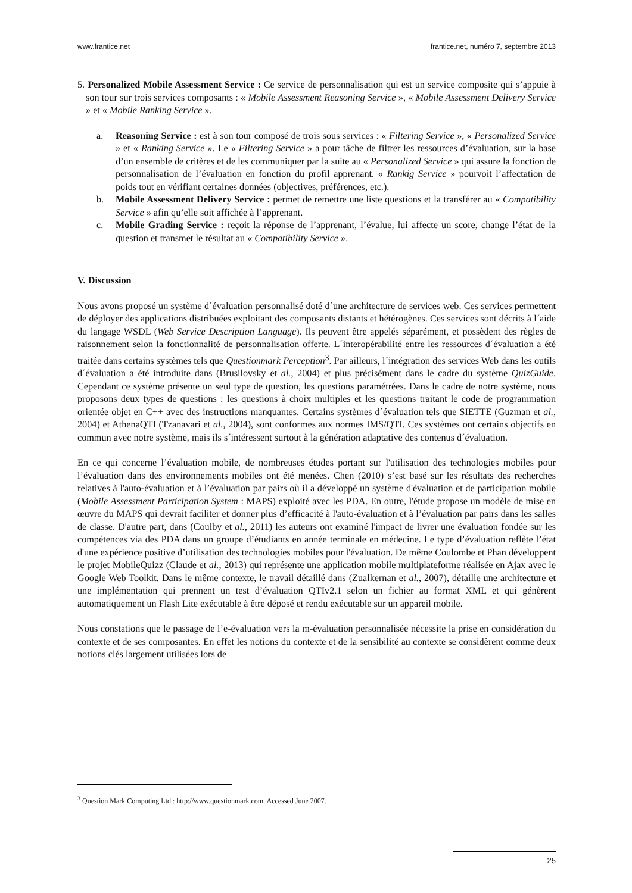www.frantice.net frantice.net, numéro 7, septembre 2013
5. Personalized Mobile Assessment Service : Ce service de personnalisation qui est un service composite qui s’appuie à son tour sur trois services composants : « Mobile Assessment Reasoning Service », « Mobile Assessment Delivery Service » et « Mobile Ranking Service ».
a. Reasoning Service : est à son tour composé de trois sous services : « Filtering Service », « Personalized Service » et « Ranking Service ». Le « Filtering Service » a pour tâche de filtrer les ressources d’évaluation, sur la base d’un ensemble de critères et de les communiquer par la suite au « Personalized Service » qui assure la fonction de personnalisation de l’évaluation en fonction du profil apprenant. « Rankig Service » pourvoit l’affectation de poids tout en vérifiant certaines données (objectives, préférences, etc.).
b. Mobile Assessment Delivery Service : permet de remettre une liste questions et la transférer au « Compatibility Service » afin qu’elle soit affichée à l’apprenant.
c. Mobile Grading Service : reçoit la réponse de l’apprenant, l’évalue, lui affecte un score, change l’état de la question et transmet le résultat au « Compatibility Service ».
V. Discussion
Nous avons proposé un système d´évaluation personnalisé doté d´une architecture de services web. Ces services permettent de déployer des applications distribuées exploitant des composants distants et hétérogènes. Ces services sont décrits à l´aide du langage WSDL (Web Service Description Language). Ils peuvent être appelés séparément, et possèdent des règles de raisonnement selon la fonctionnalité de personnalisation offerte. L´interopérabilité entre les ressources d´évaluation a été traitée dans certains systèmes tels que Questionmark Perception<sup>3</sup>. Par ailleurs, l´intégration des services Web dans les outils d´évaluation a été introduite dans (Brusilovsky et al., 2004) et plus précisément dans le cadre du système QuizGuide. Cependant ce système présente un seul type de question, les questions paramétrées. Dans le cadre de notre système, nous proposons deux types de questions : les questions à choix multiples et les questions traitant le code de programmation orientée objet en C++ avec des instructions manquantes. Certains systèmes d´évaluation tels que SIETTE (Guzman et al., 2004) et AthenaQTI (Tzanavari et al., 2004), sont conformes aux normes IMS/QTI. Ces systèmes ont certains objectifs en commun avec notre système, mais ils s´intéressent surtout à la génération adaptative des contenus d´évaluation.
En ce qui concerne l’évaluation mobile, de nombreuses études portant sur l'utilisation des technologies mobiles pour l’évaluation dans des environnements mobiles ont été menées. Chen (2010) s’est basé sur les résultats des recherches relatives à l'auto-évaluation et à l’évaluation par pairs où il a développé un système d'évaluation et de participation mobile (Mobile Assessment Participation System : MAPS) exploité avec les PDA. En outre, l'étude propose un modèle de mise en œuvre du MAPS qui devrait faciliter et donner plus d’efficacité à l'auto-évaluation et à l’évaluation par pairs dans les salles de classe. D'autre part, dans (Coulby et al., 2011) les auteurs ont examiné l'impact de livrer une évaluation fondée sur les compétences via des PDA dans un groupe d’étudiants en année terminale en médecine. Le type d’évaluation reflète l’état d'une expérience positive d’utilisation des technologies mobiles pour l'évaluation. De même Coulombe et Phan développent le projet MobileQuizz (Claude et al., 2013) qui représente une application mobile multiplateforme réalisée en Ajax avec le Google Web Toolkit. Dans le même contexte, le travail détaillé dans (Zualkernan et al., 2007), détaille une architecture et une implémentation qui prennent un test d’évaluation QTIv2.1 selon un fichier au format XML et qui génèrent automatiquement un Flash Lite exécutable à être déposé et rendu exécutable sur un appareil mobile.
Nous constations que le passage de l’e-évaluation vers la m-évaluation personnalisée nécessite la prise en considération du contexte et de ses composantes. En effet les notions du contexte et de la sensibilité au contexte se considèrent comme deux notions clés largement utilisées lors de
<sup>3</sup> Question Mark Computing Ltd : http://www.questionmark.com. Accessed June 2007.
25